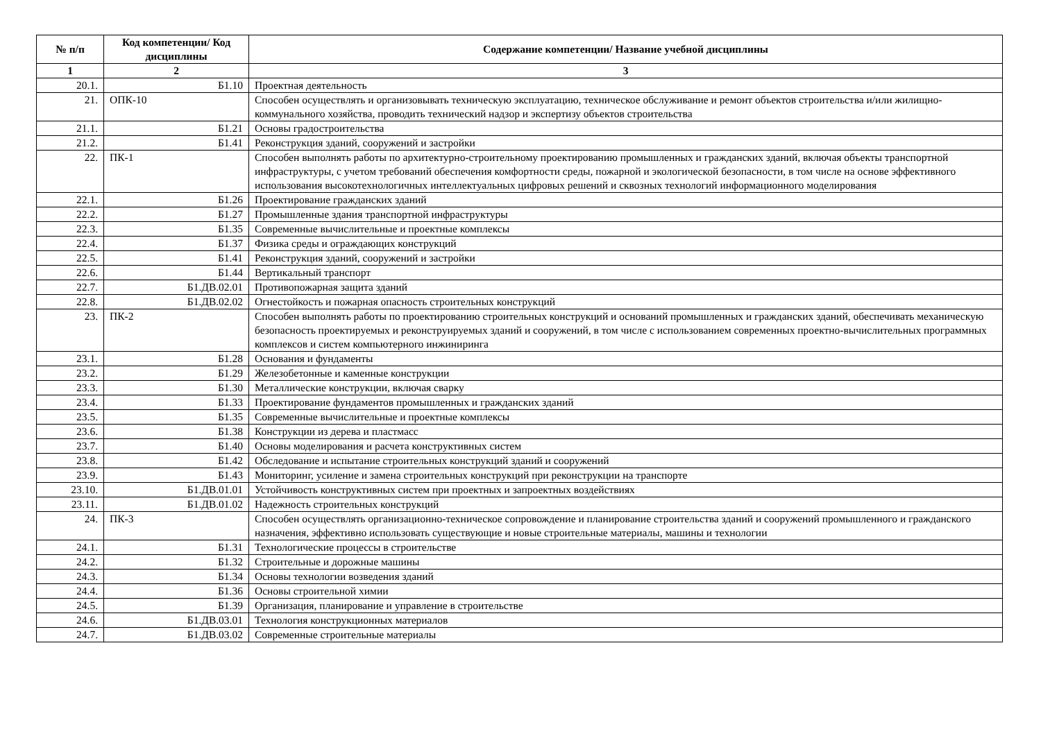| № п/п | Код компетенции/ Код дисциплины | Содержание компетенции/ Название учебной дисциплины |
| --- | --- | --- |
| 1 | 2 | 3 |
| 20.1. | Б1.10 | Проектная деятельность |
| 21. | ОПК-10 | Способен осуществлять и организовывать техническую эксплуатацию, техническое обслуживание и ремонт объектов строительства и/или жилищно-коммунального хозяйства, проводить технический надзор и экспертизу объектов строительства |
| 21.1. | Б1.21 | Основы градостроительства |
| 21.2. | Б1.41 | Реконструкция зданий, сооружений и застройки |
| 22. | ПК-1 | Способен выполнять работы по архитектурно-строительному проектированию промышленных и гражданских зданий, включая объекты транспортной инфраструктуры, с учетом требований обеспечения комфортности среды, пожарной и экологической безопасности, в том числе на основе эффективного использования высокотехнологичных интеллектуальных цифровых решений и сквозных технологий информационного моделирования |
| 22.1. | Б1.26 | Проектирование гражданских зданий |
| 22.2. | Б1.27 | Промышленные здания транспортной инфраструктуры |
| 22.3. | Б1.35 | Современные вычислительные и проектные комплексы |
| 22.4. | Б1.37 | Физика среды и ограждающих конструкций |
| 22.5. | Б1.41 | Реконструкция зданий, сооружений и застройки |
| 22.6. | Б1.44 | Вертикальный транспорт |
| 22.7. | Б1.ДВ.02.01 | Противопожарная защита зданий |
| 22.8. | Б1.ДВ.02.02 | Огнестойкость и пожарная опасность строительных конструкций |
| 23. | ПК-2 | Способен выполнять работы по проектированию строительных конструкций и оснований промышленных и гражданских зданий, обеспечивать механическую безопасность проектируемых и реконструируемых зданий и сооружений, в том числе с использованием современных проектно-вычислительных программных комплексов и систем компьютерного инжиниринга |
| 23.1. | Б1.28 | Основания и фундаменты |
| 23.2. | Б1.29 | Железобетонные и каменные конструкции |
| 23.3. | Б1.30 | Металлические конструкции, включая сварку |
| 23.4. | Б1.33 | Проектирование фундаментов промышленных и гражданских зданий |
| 23.5. | Б1.35 | Современные вычислительные и проектные комплексы |
| 23.6. | Б1.38 | Конструкции из дерева и пластмасс |
| 23.7. | Б1.40 | Основы моделирования и расчета конструктивных систем |
| 23.8. | Б1.42 | Обследование и испытание строительных конструкций зданий и сооружений |
| 23.9. | Б1.43 | Мониторинг, усиление и замена строительных конструкций при реконструкции на транспорте |
| 23.10. | Б1.ДВ.01.01 | Устойчивость конструктивных систем при проектных и запроектных воздействиях |
| 23.11. | Б1.ДВ.01.02 | Надежность строительных конструкций |
| 24. | ПК-3 | Способен осуществлять организационно-техническое сопровождение и планирование строительства зданий и сооружений промышленного и гражданского назначения, эффективно использовать существующие и новые строительные материалы, машины и технологии |
| 24.1. | Б1.31 | Технологические процессы в строительстве |
| 24.2. | Б1.32 | Строительные и дорожные машины |
| 24.3. | Б1.34 | Основы технологии возведения зданий |
| 24.4. | Б1.36 | Основы строительной химии |
| 24.5. | Б1.39 | Организация, планирование и управление в строительстве |
| 24.6. | Б1.ДВ.03.01 | Технология конструкционных материалов |
| 24.7. | Б1.ДВ.03.02 | Современные строительные материалы |